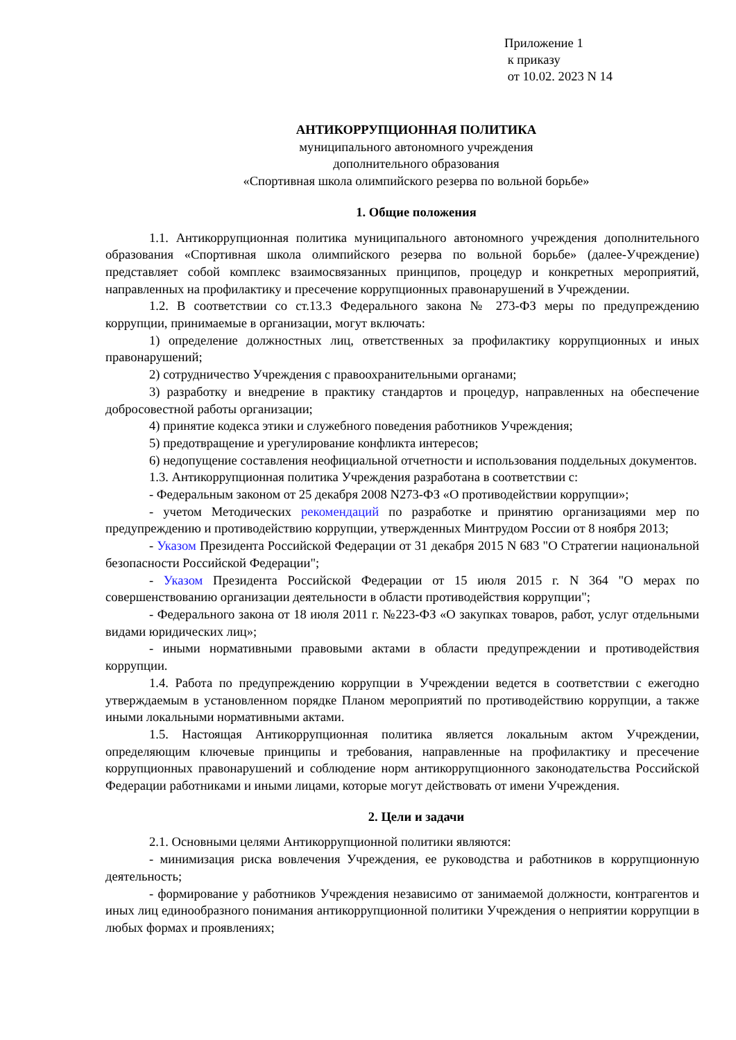Приложение 1
к приказу
от 10.02. 2023 N 14
АНТИКОРРУПЦИОННАЯ ПОЛИТИКА
муниципального автономного учреждения
дополнительного образования
«Спортивная школа олимпийского резерва по вольной борьбе»
1. Общие положения
1.1. Антикоррупционная политика муниципального автономного учреждения дополнительного образования «Спортивная школа олимпийского резерва по вольной борьбе» (далее-Учреждение) представляет собой комплекс взаимосвязанных принципов, процедур и конкретных мероприятий, направленных на профилактику и пресечение коррупционных правонарушений в Учреждении.
1.2. В соответствии со ст.13.3 Федерального закона № 273-ФЗ меры по предупреждению коррупции, принимаемые в организации, могут включать:
1) определение должностных лиц, ответственных за профилактику коррупционных и иных правонарушений;
2) сотрудничество Учреждения с правоохранительными органами;
3) разработку и внедрение в практику стандартов и процедур, направленных на обеспечение добросовестной работы организации;
4) принятие кодекса этики и служебного поведения работников Учреждения;
5) предотвращение и урегулирование конфликта интересов;
6) недопущение составления неофициальной отчетности и использования поддельных документов.
1.3. Антикоррупционная политика Учреждения разработана в соответствии с:
- Федеральным законом от 25 декабря 2008 N273-ФЗ «О противодействии коррупции»;
- учетом Методических рекомендаций по разработке и принятию организациями мер по предупреждению и противодействию коррупции, утвержденных Минтрудом России от 8 ноября 2013;
- Указом Президента Российской Федерации от 31 декабря 2015 N 683 "О Стратегии национальной безопасности Российской Федерации";
- Указом Президента Российской Федерации от 15 июля 2015 г. N 364 "О мерах по совершенствованию организации деятельности в области противодействия коррупции";
- Федерального закона от 18 июля 2011 г. №223-ФЗ «О закупках товаров, работ, услуг отдельными видами юридических лиц»;
- иными нормативными правовыми актами в области предупреждении и противодействия коррупции.
1.4. Работа по предупреждению коррупции в Учреждении ведется в соответствии с ежегодно утверждаемым в установленном порядке Планом мероприятий по противодействию коррупции, а также иными локальными нормативными актами.
1.5. Настоящая Антикоррупционная политика является локальным актом Учреждении, определяющим ключевые принципы и требования, направленные на профилактику и пресечение коррупционных правонарушений и соблюдение норм антикоррупционного законодательства Российской Федерации работниками и иными лицами, которые могут действовать от имени Учреждения.
2. Цели и задачи
2.1. Основными целями Антикоррупционной политики являются:
- минимизация риска вовлечения Учреждения, ее руководства и работников в коррупционную деятельность;
- формирование у работников Учреждения независимо от занимаемой должности, контрагентов и иных лиц единообразного понимания антикоррупционной политики Учреждения о неприятии коррупции в любых формах и проявлениях;